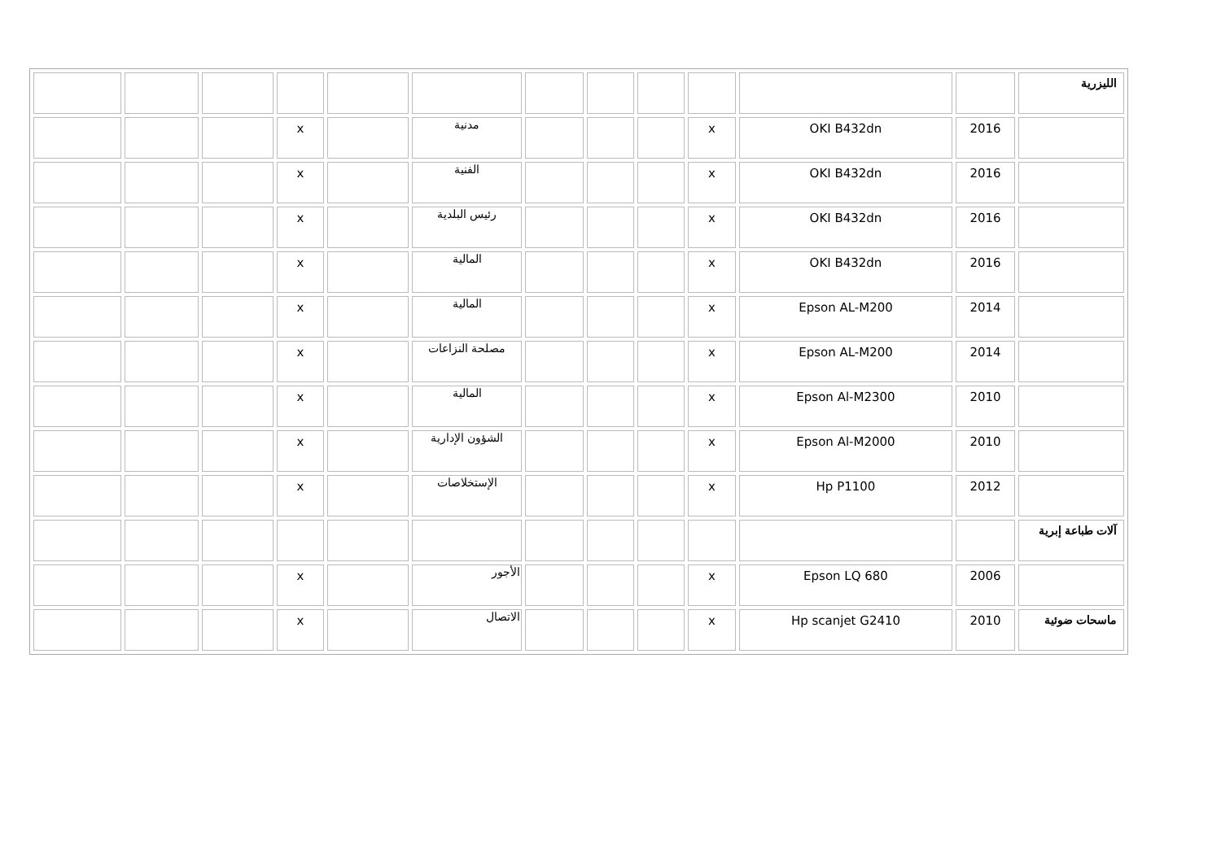| الليزرية | | | | | | | | | | | | |
| | 2016 | OKI B432dn | x | | | | مدنية | | x | | | |
| | 2016 | OKI B432dn | x | | | | الفنية | | x | | | |
| | 2016 | OKI B432dn | x | | | | رئيس البلدية | | x | | | |
| | 2016 | OKI B432dn | x | | | | المالية | | x | | | |
| | 2014 | Epson AL-M200 | x | | | | المالية | | x | | | |
| | 2014 | Epson AL-M200 | x | | | | مصلحة النزاعات | | x | | | |
| | 2010 | Epson Al-M2300 | x | | | | المالية | | x | | | |
| | 2010 | Epson Al-M2000 | x | | | | الشؤون الإدارية | | x | | | |
| | 2012 | Hp P1100 | x | | | | الإستخلاصات | | x | | | |
| آلات طباعة إبرية | | | | | | | | | | | | |
| | 2006 | Epson LQ 680 | x | | | | الأجور | | x | | | |
| ماسحات ضوئية | 2010 | Hp scanjet G2410 | x | | | | الاتصال | | x | | | |